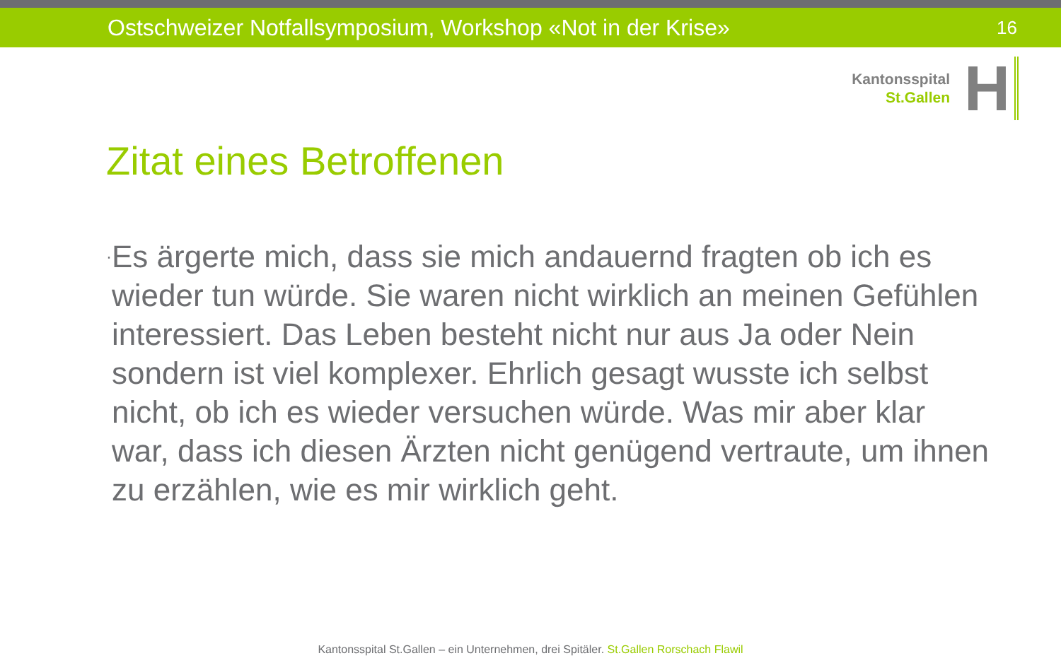Ostschweizer Notfallsymposium, Workshop «Not in der Krise» 16
Kantonsspital
St.Gallen
H
Zitat eines Betroffenen
·
Es ärgerte mich, dass sie mich andauernd fragten ob ich es wieder tun würde. Sie waren nicht wirklich an meinen Gefühlen interessiert. Das Leben besteht nicht nur aus Ja oder Nein sondern ist viel komplexer. Ehrlich gesagt wusste ich selbst nicht, ob ich es wieder versuchen würde. Was mir aber klar war, dass ich diesen Ärzten nicht genügend vertraute, um ihnen zu erzählen, wie es mir wirklich geht.
Kantonsspital St.Gallen – ein Unternehmen, drei Spitäler. St.Gallen Rorschach Flawil